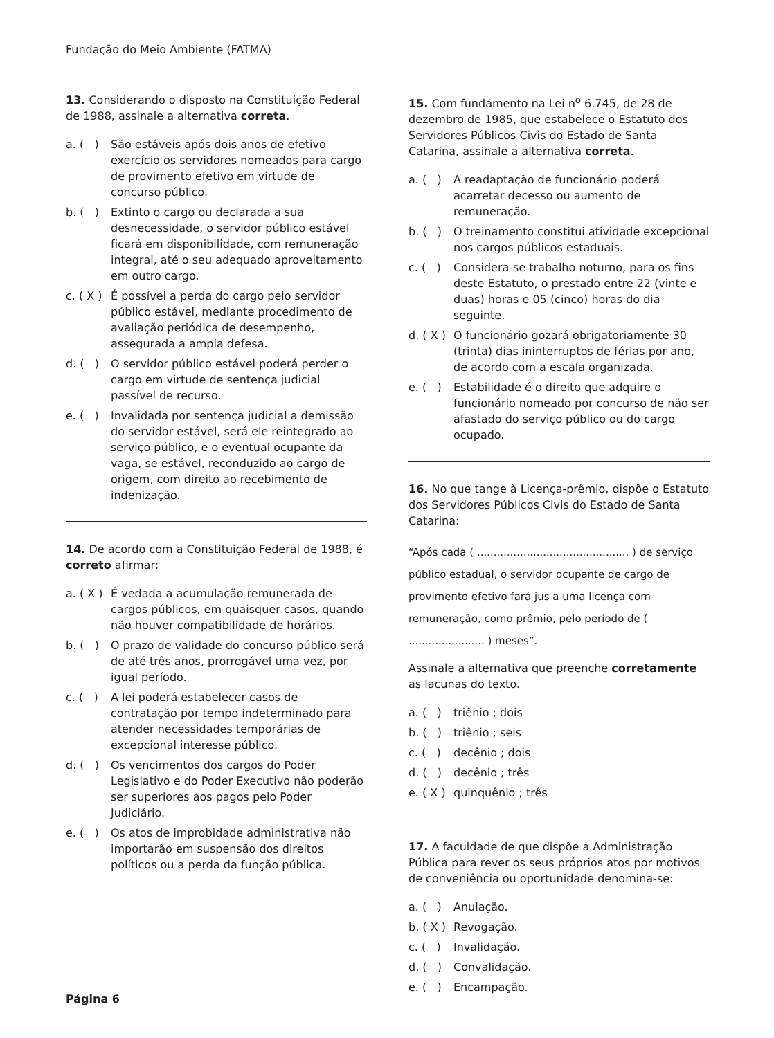Fundação do Meio Ambiente (FATMA)
13. Considerando o disposto na Constituição Federal de 1988, assinale a alternativa correta.
a. ( ) São estáveis após dois anos de efetivo exercício os servidores nomeados para cargo de provimento efetivo em virtude de concurso público.
b. ( ) Extinto o cargo ou declarada a sua desnecessidade, o servidor público estável ficará em disponibilidade, com remuneração integral, até o seu adequado aproveitamento em outro cargo.
c. ( X ) É possível a perda do cargo pelo servidor público estável, mediante procedimento de avaliação periódica de desempenho, assegurada a ampla defesa.
d. ( ) O servidor público estável poderá perder o cargo em virtude de sentença judicial passível de recurso.
e. ( ) Invalidada por sentença judicial a demissão do servidor estável, será ele reintegrado ao serviço público, e o eventual ocupante da vaga, se estável, reconduzido ao cargo de origem, com direito ao recebimento de indenização.
14. De acordo com a Constituição Federal de 1988, é correto afirmar:
a. ( X ) É vedada a acumulação remunerada de cargos públicos, em quaisquer casos, quando não houver compatibilidade de horários.
b. ( ) O prazo de validade do concurso público será de até três anos, prorrogável uma vez, por igual período.
c. ( ) A lei poderá estabelecer casos de contratação por tempo indeterminado para atender necessidades temporárias de excepcional interesse público.
d. ( ) Os vencimentos dos cargos do Poder Legislativo e do Poder Executivo não poderão ser superiores aos pagos pelo Poder Judiciário.
e. ( ) Os atos de improbidade administrativa não importarão em suspensão dos direitos políticos ou a perda da função pública.
15. Com fundamento na Lei n<sup>o</sup> 6.745, de 28 de dezembro de 1985, que estabelece o Estatuto dos Servidores Públicos Civis do Estado de Santa Catarina, assinale a alternativa correta.
a. ( ) A readaptação de funcionário poderá acarretar decesso ou aumento de remuneração.
b. ( ) O treinamento constitui atividade excepcional nos cargos públicos estaduais.
c. ( ) Considera-se trabalho noturno, para os fins deste Estatuto, o prestado entre 22 (vinte e duas) horas e 05 (cinco) horas do dia seguinte.
d. ( X ) O funcionário gozará obrigatoriamente 30 (trinta) dias ininterruptos de férias por ano, de acordo com a escala organizada.
e. ( ) Estabilidade é o direito que adquire o funcionário nomeado por concurso de não ser afastado do serviço público ou do cargo ocupado.
16. No que tange à Licença-prêmio, dispõe o Estatuto dos Servidores Públicos Civis do Estado de Santa Catarina:
“Após cada ( .............................................. ) de serviço público estadual, o servidor ocupante de cargo de provimento efetivo fará jus a uma licença com remuneração, como prêmio, pelo período de ( ....................... ) meses”.
Assinale a alternativa que preenche corretamente as lacunas do texto.
a. ( ) triênio ; dois
b. ( ) triênio ; seis
c. ( ) decênio ; dois
d. ( ) decênio ; três
e. ( X ) quinquênio ; três
17. A faculdade de que dispõe a Administração Pública para rever os seus próprios atos por motivos de conveniência ou oportunidade denomina-se:
a. ( ) Anulação.
b. ( X ) Revogação.
c. ( ) Invalidação.
d. ( ) Convalidação.
e. ( ) Encampação.
Página 6